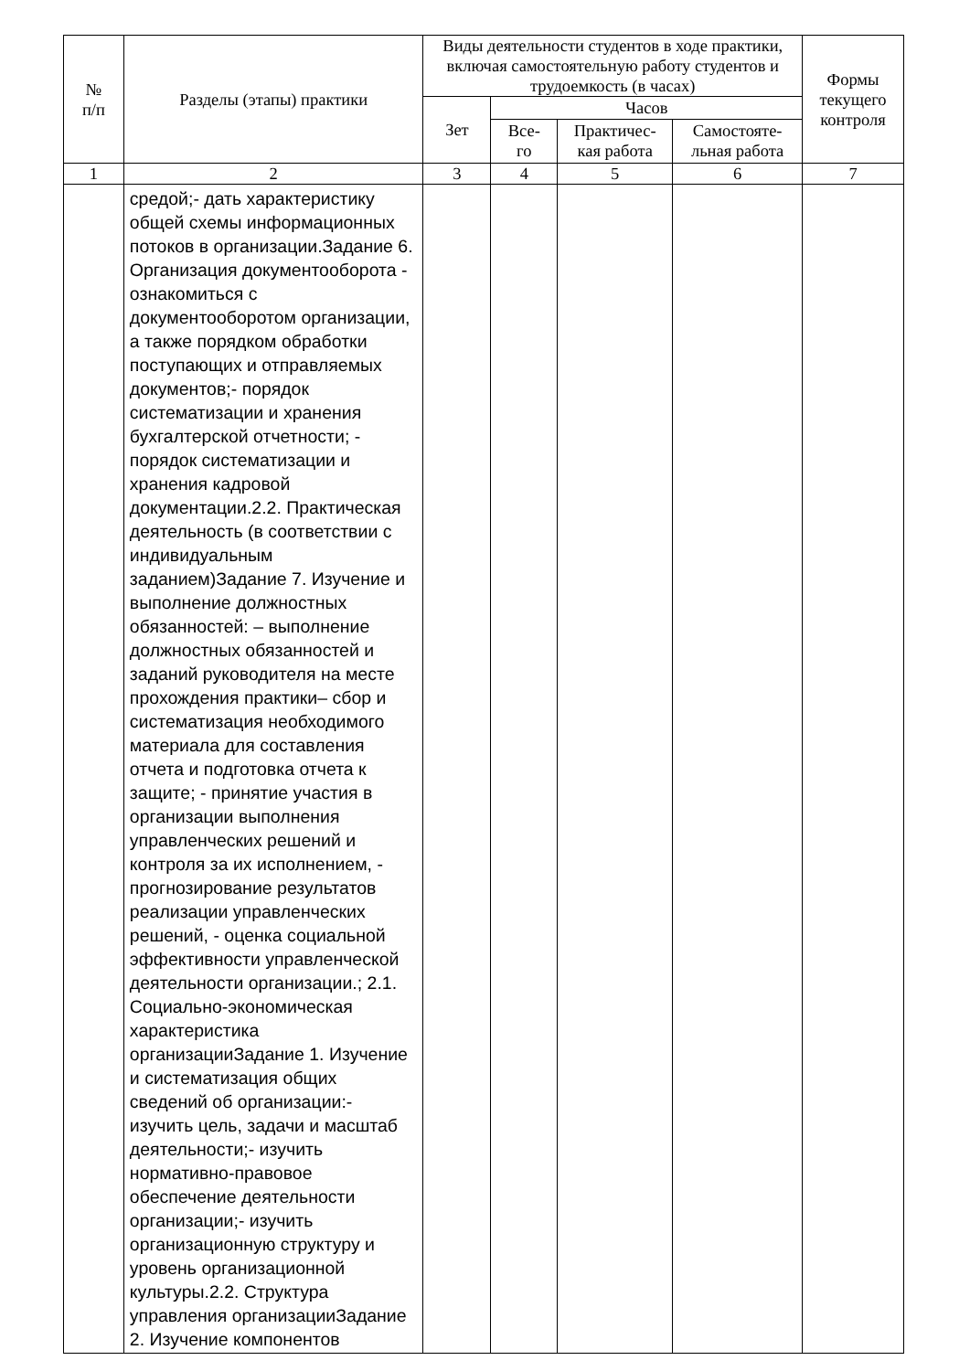| № п/п | Разделы (этапы) практики | Виды деятельности студентов в ходе практики, включая самостоятельную работу студентов и трудоемкость (в часах) | | | | Формы текущего контроля |
| --- | --- | --- | --- | --- | --- | --- |
| | | Зет | Часов | | | |
| | | | Все- го | Практичес- кая работа | Самостояте- льная работа | |
| 1 | 2 | 3 | 4 | 5 | 6 | 7 |
| | средой;- дать характеристику общей схемы информационных потоков в организации.Задание 6. Организация документооборота - ознакомиться с документооборотом организации, а также порядком обработки поступающих и отправляемых документов;- порядок систематизации и хранения бухгалтерской отчетности; - порядок систематизации и хранения кадровой документации.2.2. Практическая деятельность (в соответствии с индивидуальным заданием)Задание 7. Изучение и выполнение должностных обязанностей: – выполнение должностных обязанностей и заданий руководителя на месте прохождения практики– сбор и систематизация необходимого материала для составления отчета и подготовка отчета к защите; - принятие участия в организации выполнения управленческих решений и контроля за их исполнением, - прогнозирование результатов реализации управленческих решений, - оценка социальной эффективности управленческой деятельности организации.; 2.1. Социально-экономическая характеристика организацииЗадание 1. Изучение и систематизация общих сведений об организации:- изучить цель, задачи и масштаб деятельности;- изучить нормативно-правовое обеспечение деятельности организации;- изучить организационную структуру и уровень организационной культуры.2.2. Структура управления организацииЗадание 2. Изучение компонентов | | | | | |